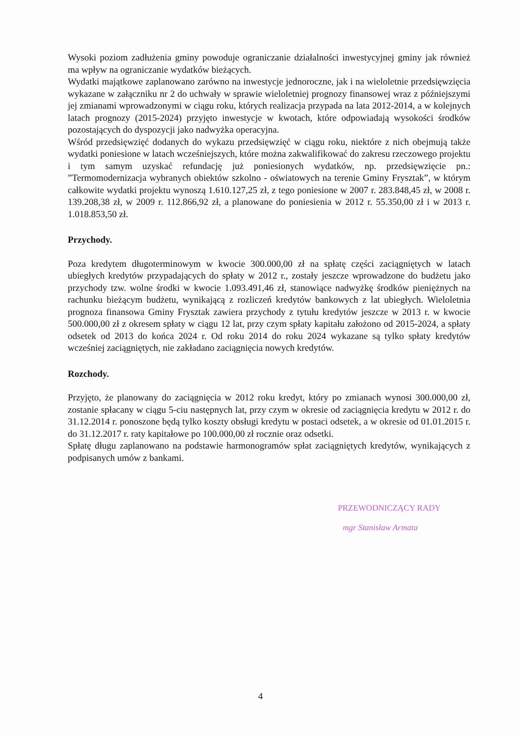Wysoki poziom zadłużenia gminy powoduje ograniczanie działalności inwestycyjnej gminy jak również ma wpływ na ograniczanie wydatków bieżących.
Wydatki majątkowe zaplanowano zarówno na inwestycje jednoroczne, jak i na wieloletnie przedsięwzięcia wykazane w załączniku nr 2 do uchwały w sprawie wieloletniej prognozy finansowej wraz z późniejszymi jej zmianami wprowadzonymi w ciągu roku, których realizacja przypada na lata 2012-2014, a w kolejnych latach prognozy (2015-2024) przyjęto inwestycje w kwotach, które odpowiadają wysokości środków pozostających do dyspozycji jako nadwyżka operacyjna.
Wśród przedsięwzięć dodanych do wykazu przedsięwzięć w ciągu roku, niektóre z nich obejmują także wydatki poniesione w latach wcześniejszych, które można zakwalifikować do zakresu rzeczowego projektu i tym samym uzyskać refundację już poniesionych wydatków, np. przedsięwzięcie pn.: ”Termomodernizacja wybranych obiektów szkolno - oświatowych na terenie Gminy Frysztak”, w którym całkowite wydatki projektu wynoszą 1.610.127,25 zł, z tego poniesione w 2007 r. 283.848,45 zł, w 2008 r. 139.208,38 zł, w 2009 r. 112.866,92 zł, a planowane do poniesienia w 2012 r. 55.350,00 zł i w 2013 r. 1.018.853,50 zł.
Przychody.
Poza kredytem długoterminowym w kwocie 300.000,00 zł na spłatę części zaciągniętych w latach ubiegłych kredytów przypadających do spłaty w 2012 r., zostały jeszcze wprowadzone do budżetu jako przychody tzw. wolne środki w kwocie 1.093.491,46 zł, stanowiące nadwyżkę środków pieniężnych na rachunku bieżącym budżetu, wynikającą z rozliczeń kredytów bankowych z lat ubiegłych. Wieloletnia prognoza finansowa Gminy Frysztak zawiera przychody z tytułu kredytów jeszcze w 2013 r. w kwocie 500.000,00 zł z okresem spłaty w ciągu 12 lat, przy czym spłaty kapitału założono od 2015-2024, a spłaty odsetek od 2013 do końca 2024 r. Od roku 2014 do roku 2024 wykazane są tylko spłaty kredytów wcześniej zaciągniętych, nie zakładano zaciągnięcia nowych kredytów.
Rozchody.
Przyjęto, że planowany do zaciągnięcia w 2012 roku kredyt, który po zmianach wynosi 300.000,00 zł, zostanie spłacany w ciągu 5-ciu następnych lat, przy czym w okresie od zaciągnięcia kredytu w 2012 r. do 31.12.2014 r. ponoszone będą tylko koszty obsługi kredytu w postaci odsetek, a w okresie od 01.01.2015 r. do 31.12.2017 r. raty kapitałowe po 100.000,00 zł rocznie oraz odsetki.
Spłatę długu zaplanowano na podstawie harmonogramów spłat zaciągniętych kredytów, wynikających z podpisanych umów z bankami.
PRZEWODNICZĄCY RADY
mgr Stanisław Armata
4